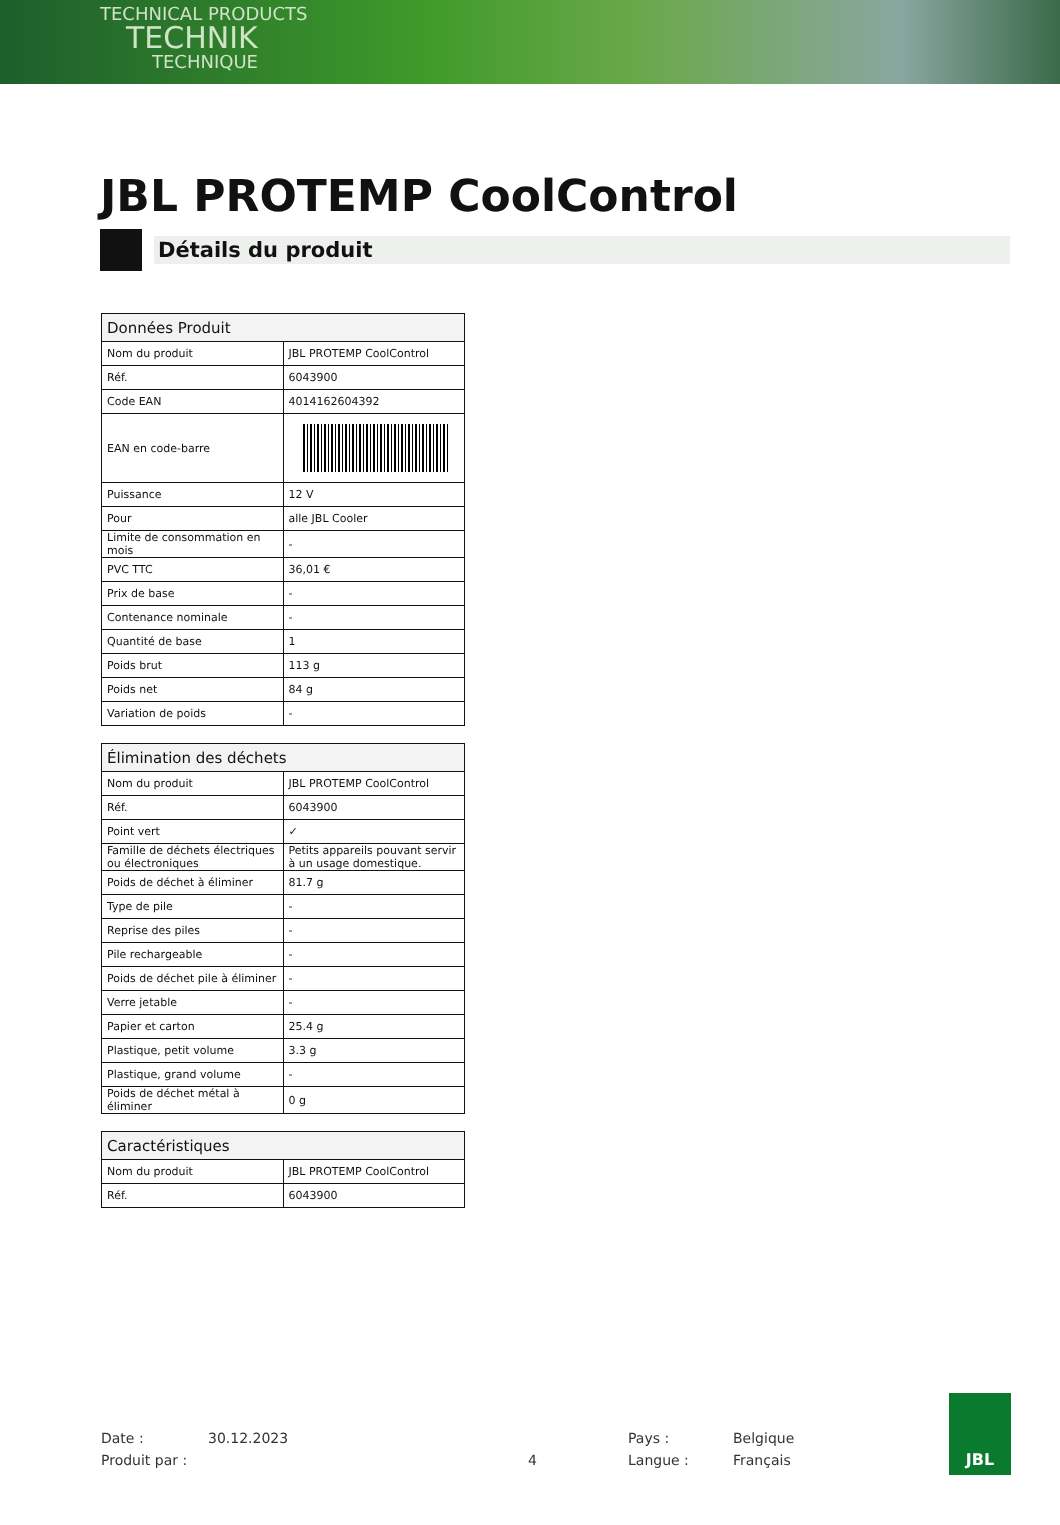TECHNICAL PRODUCTS
TECHNIK
TECHNIQUE
JBL PROTEMP CoolControl
Détails du produit
| Données Produit | |
| --- | --- |
| Nom du produit | JBL PROTEMP CoolControl |
| Réf. | 6043900 |
| Code EAN | 4014162604392 |
| EAN en code-barre | |
| Puissance | 12 V |
| Pour | alle JBL Cooler |
| Limite de consommation en mois | - |
| PVC TTC | 36,01 € |
| Prix de base | - |
| Contenance nominale | - |
| Quantité de base | 1 |
| Poids brut | 113 g |
| Poids net | 84 g |
| Variation de poids | - |
| Élimination des déchets | |
| --- | --- |
| Nom du produit | JBL PROTEMP CoolControl |
| Réf. | 6043900 |
| Point vert | ✓ |
| Famille de déchets électriques ou électroniques | Petits appareils pouvant servir à un usage domestique. |
| Poids de déchet à éliminer | 81.7 g |
| Type de pile | - |
| Reprise des piles | - |
| Pile rechargeable | - |
| Poids de déchet pile à éliminer | - |
| Verre jetable | - |
| Papier et carton | 25.4 g |
| Plastique, petit volume | 3.3 g |
| Plastique, grand volume | - |
| Poids de déchet métal à éliminer | 0 g |
| Caractéristiques | |
| --- | --- |
| Nom du produit | JBL PROTEMP CoolControl |
| Réf. | 6043900 |
Date : 30.12.2023 Pays : Belgique Produit par : 4 Langue : Français
JBL